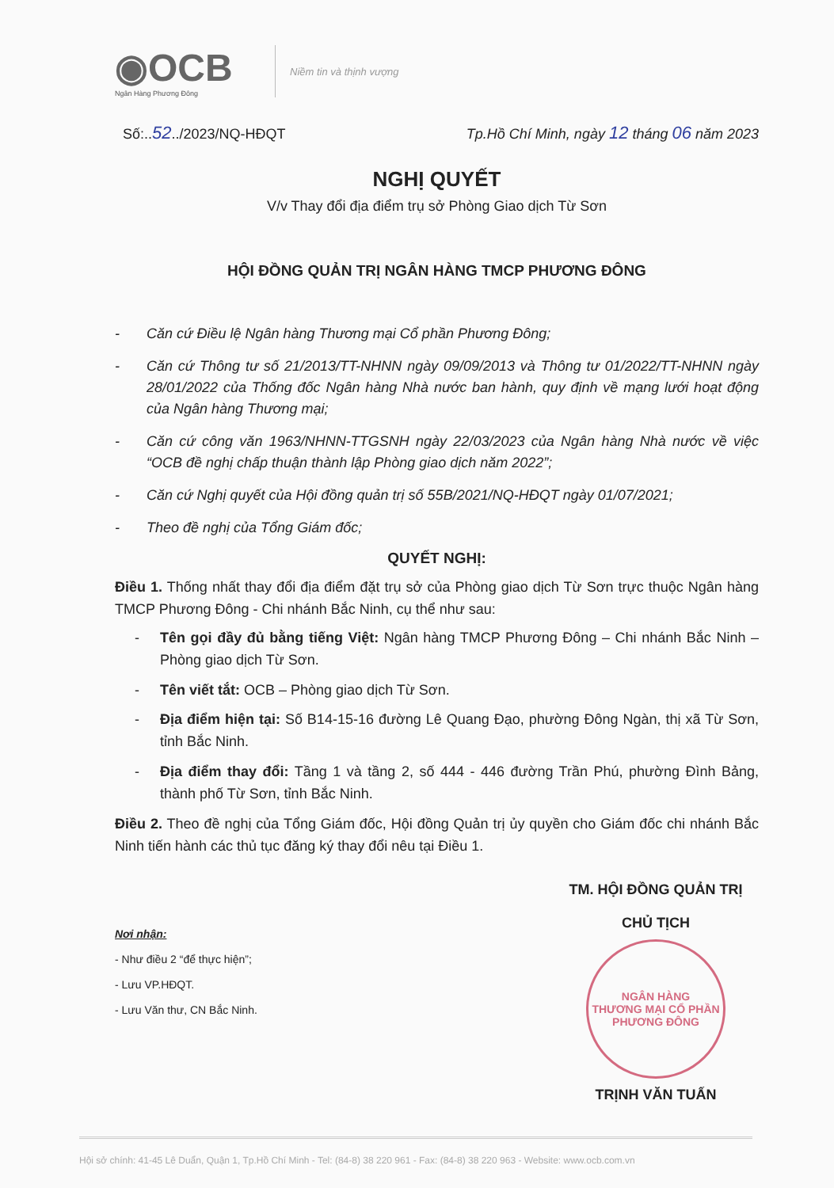◉OCB
Ngân Hàng Phương Đông
Niềm tin và thịnh vượng
Số:..52../2023/NQ-HĐQT Tp.Hồ Chí Minh, ngày 12 tháng 06 năm 2023
NGHỊ QUYẾT
V/v Thay đổi địa điểm trụ sở Phòng Giao dịch Từ Sơn
HỘI ĐỒNG QUẢN TRỊ NGÂN HÀNG TMCP PHƯƠNG ĐÔNG
- Căn cứ Điều lệ Ngân hàng Thương mại Cổ phần Phương Đông;
- Căn cứ Thông tư số 21/2013/TT-NHNN ngày 09/09/2013 và Thông tư 01/2022/TT-NHNN ngày 28/01/2022 của Thống đốc Ngân hàng Nhà nước ban hành, quy định về mạng lưới hoạt động của Ngân hàng Thương mại;
- Căn cứ công văn 1963/NHNN-TTGSNH ngày 22/03/2023 của Ngân hàng Nhà nước về việc “OCB đề nghị chấp thuận thành lập Phòng giao dịch năm 2022”;
- Căn cứ Nghị quyết của Hội đồng quản trị số 55B/2021/NQ-HĐQT ngày 01/07/2021;
- Theo đề nghị của Tổng Giám đốc;
QUYẾT NGHỊ:
Điều 1. Thống nhất thay đổi địa điểm đặt trụ sở của Phòng giao dịch Từ Sơn trực thuộc Ngân hàng TMCP Phương Đông - Chi nhánh Bắc Ninh, cụ thể như sau:
- Tên gọi đầy đủ bằng tiếng Việt: Ngân hàng TMCP Phương Đông – Chi nhánh Bắc Ninh – Phòng giao dịch Từ Sơn.
- Tên viết tắt: OCB – Phòng giao dịch Từ Sơn.
- Địa điểm hiện tại: Số B14-15-16 đường Lê Quang Đạo, phường Đông Ngàn, thị xã Từ Sơn, tỉnh Bắc Ninh.
- Địa điểm thay đổi: Tầng 1 và tầng 2, số 444 - 446 đường Trần Phú, phường Đình Bảng, thành phố Từ Sơn, tỉnh Bắc Ninh.
Điều 2. Theo đề nghị của Tổng Giám đốc, Hội đồng Quản trị ủy quyền cho Giám đốc chi nhánh Bắc Ninh tiến hành các thủ tục đăng ký thay đổi nêu tại Điều 1.
Nơi nhận:
- Như điều 2 “để thực hiện”;
- Lưu VP.HĐQT.
- Lưu Văn thư, CN Bắc Ninh.
TM. HỘI ĐỒNG QUẢN TRỊ
CHỦ TỊCH
NGÂN HÀNG
THƯƠNG MẠI CỔ PHẦN
PHƯƠNG ĐÔNG
TRỊNH VĂN TUẤN
Hội sở chính: 41-45 Lê Duẩn, Quận 1, Tp.Hồ Chí Minh - Tel: (84-8) 38 220 961 - Fax: (84-8) 38 220 963 - Website: www.ocb.com.vn